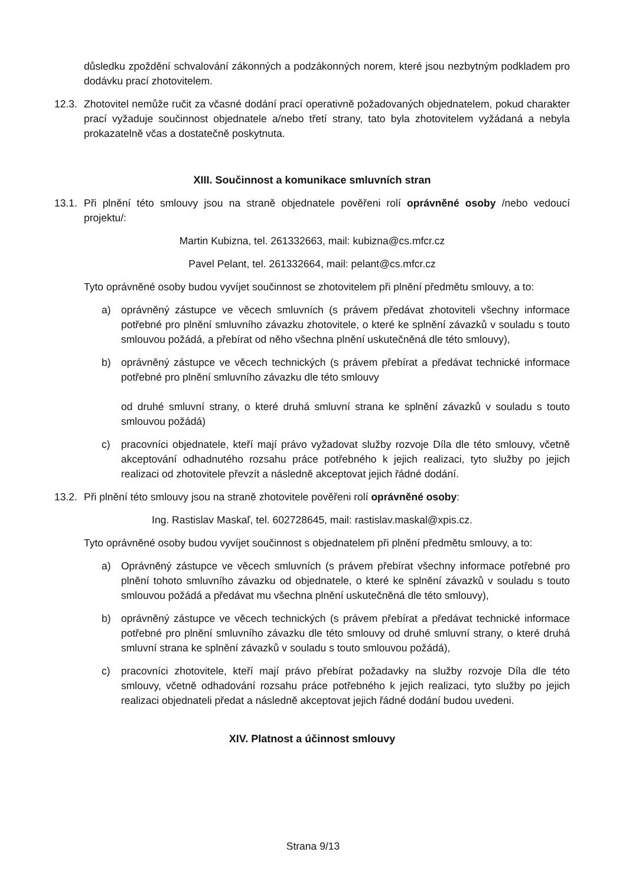důsledku zpoždění schvalování zákonných a podzákonných norem, které jsou nezbytným podkladem pro dodávku prací zhotovitelem.
12.3.
Zhotovitel nemůže ručit za včasné dodání prací operativně požadovaných objednatelem, pokud charakter prací vyžaduje součinnost objednatele a/nebo třetí strany, tato byla zhotovitelem vyžádaná a nebyla prokazatelně včas a dostatečně poskytnuta.
XIII. Součinnost a komunikace smluvních stran
13.1.
Při plnění této smlouvy jsou na straně objednatele pověřeni rolí oprávněné osoby /nebo vedoucí projektu/:
Martin Kubizna, tel. 261332663, mail: kubizna@cs.mfcr.cz
Pavel Pelant, tel. 261332664, mail: pelant@cs.mfcr.cz
Tyto oprávněné osoby budou vyvíjet součinnost se zhotovitelem při plnění předmětu smlouvy, a to:
a) oprávněný zástupce ve věcech smluvních (s právem předávat zhotoviteli všechny informace potřebné pro plnění smluvního závazku zhotovitele, o které ke splnění závazků v souladu s touto smlouvou požádá, a přebírat od něho všechna plnění uskutečněná dle této smlouvy),
b) oprávněný zástupce ve věcech technických (s právem přebírat a předávat technické informace potřebné pro plnění smluvního závazku dle této smlouvy
od druhé smluvní strany, o které druhá smluvní strana ke splnění závazků v souladu s touto smlouvou požádá)
c) pracovníci objednatele, kteří mají právo vyžadovat služby rozvoje Díla dle této smlouvy, včetně akceptování odhadnutého rozsahu práce potřebného k jejich realizaci, tyto služby po jejich realizaci od zhotovitele převzít a následně akceptovat jejich řádné dodání.
13.2.
Při plnění této smlouvy jsou na straně zhotovitele pověřeni rolí oprávněné osoby:
Ing. Rastislav Maskaľ, tel. 602728645, mail: rastislav.maskal@xpis.cz.
Tyto oprávněné osoby budou vyvíjet součinnost s objednatelem při plnění předmětu smlouvy, a to:
a) Oprávněný zástupce ve věcech smluvních (s právem přebírat všechny informace potřebné pro plnění tohoto smluvního závazku od objednatele, o které ke splnění závazků v souladu s touto smlouvou požádá a předávat mu všechna plnění uskutečněná dle této smlouvy),
b) oprávněný zástupce ve věcech technických (s právem přebírat a předávat technické informace potřebné pro plnění smluvního závazku dle této smlouvy od druhé smluvní strany, o které druhá smluvní strana ke splnění závazků v souladu s touto smlouvou požádá),
c) pracovníci zhotovitele, kteří mají právo přebírat požadavky na služby rozvoje Díla dle této smlouvy, včetně odhadování rozsahu práce potřebného k jejich realizaci, tyto služby po jejich realizaci objednateli předat a následně akceptovat jejich řádné dodání budou uvedeni.
XIV. Platnost a účinnost smlouvy
Strana 9/13